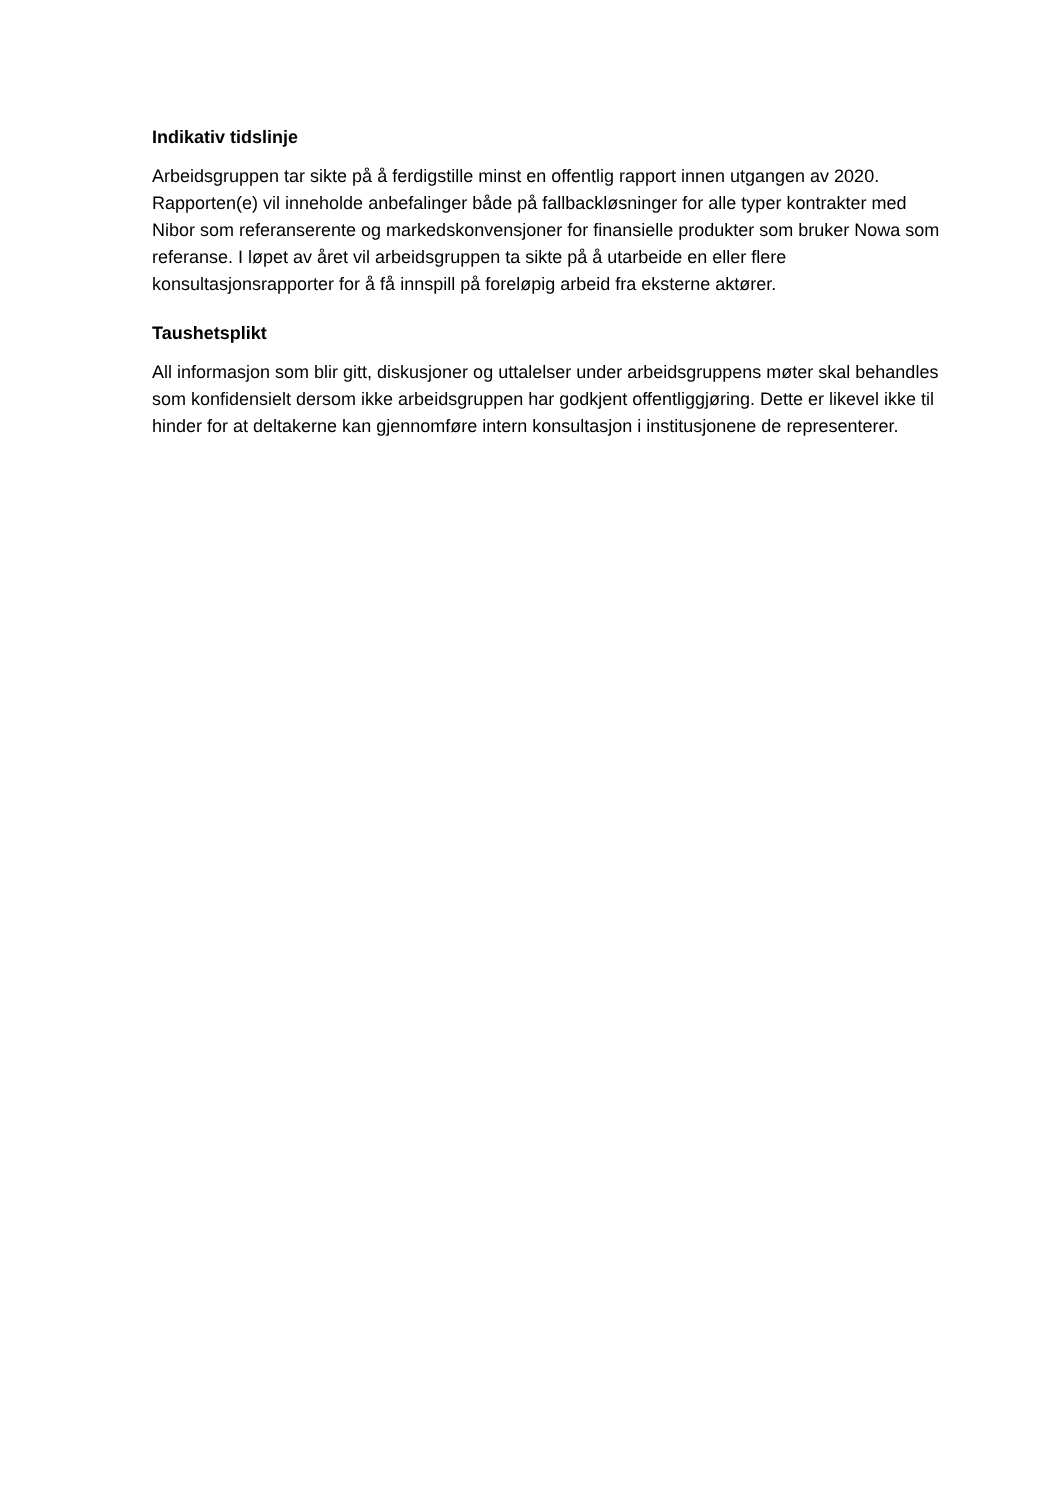Indikativ tidslinje
Arbeidsgruppen tar sikte på å ferdigstille minst en offentlig rapport innen utgangen av 2020. Rapporten(e) vil inneholde anbefalinger både på fallbackløsninger for alle typer kontrakter med Nibor som referanserente og markedskonvensjoner for finansielle produkter som bruker Nowa som referanse. I løpet av året vil arbeidsgruppen ta sikte på å utarbeide en eller flere konsultasjonsrapporter for å få innspill på foreløpig arbeid fra eksterne aktører.
Taushetsplikt
All informasjon som blir gitt, diskusjoner og uttalelser under arbeidsgruppens møter skal behandles som konfidensielt dersom ikke arbeidsgruppen har godkjent offentliggjøring. Dette er likevel ikke til hinder for at deltakerne kan gjennomføre intern konsultasjon i institusjonene de representerer.